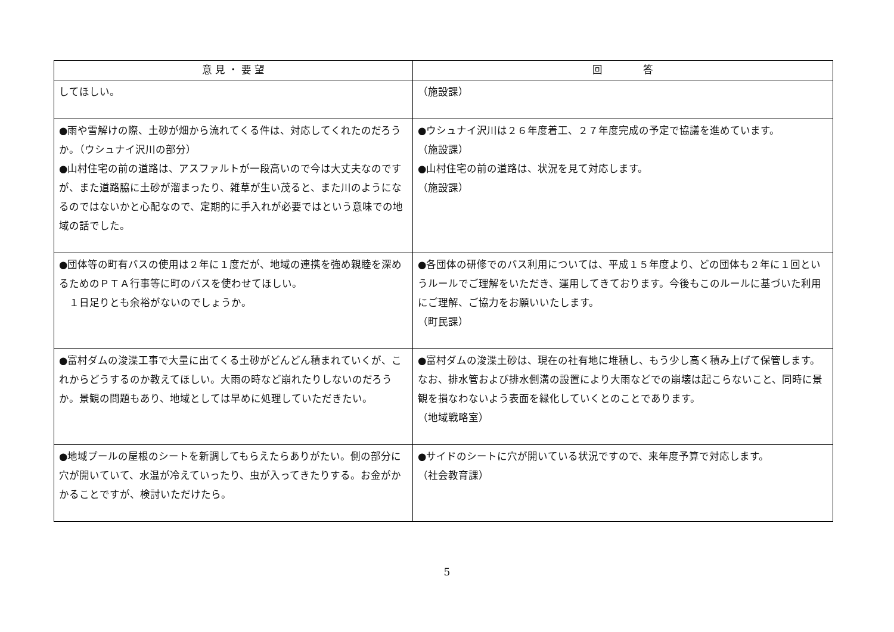| 意 見 ・ 要 望 | 回 答 |
| --- | --- |
| してほしい。 | （施設課） |
| ●雨や雪解けの際、土砂が畑から流れてくる件は、対応してくれたのだろうか。（ウシュナイ沢川の部分） ●山村住宅の前の道路は、アスファルトが一段高いので今は大丈夫なのですが、また道路脇に土砂が溜まったり、雑草が生い茂ると、また川のようになるのではないかと心配なので、定期的に手入れが必要ではという意味での地域の話でした。 | ●ウシュナイ沢川は２６年度着工、２７年度完成の予定で協議を進めています。 （施設課） ●山村住宅の前の道路は、状況を見て対応します。 （施設課） |
| ●団体等の町有バスの使用は２年に１度だが、地域の連携を強め親睦を深めるためのＰＴＡ行事等に町のバスを使わせてほしい。 １日足りとも余裕がないのでしょうか。 | ●各団体の研修でのバス利用については、平成１５年度より、どの団体も２年に１回というルールでご理解をいただき、運用してきております。今後もこのルールに基づいた利用にご理解、ご協力をお願いいたします。 （町民課） |
| ●富村ダムの浚渫工事で大量に出てくる土砂がどんどん積まれていくが、これからどうするのか教えてほしい。大雨の時など崩れたりしないのだろうか。景観の問題もあり、地域としては早めに処理していただきたい。 | ●富村ダムの浚渫土砂は、現在の社有地に堆積し、もう少し高く積み上げて保管します。なお、排水管および排水側溝の設置により大雨などでの崩壊は起こらないこと、同時に景観を損なわないよう表面を緑化していくとのことであります。 （地域戦略室） |
| ●地域プールの屋根のシートを新調してもらえたらありがたい。側の部分に穴が開いていて、水温が冷えていったり、虫が入ってきたりする。お金がかかることですが、検討いただけたら。 | ●サイドのシートに穴が開いている状況ですので、来年度予算で対応します。 （社会教育課） |
5